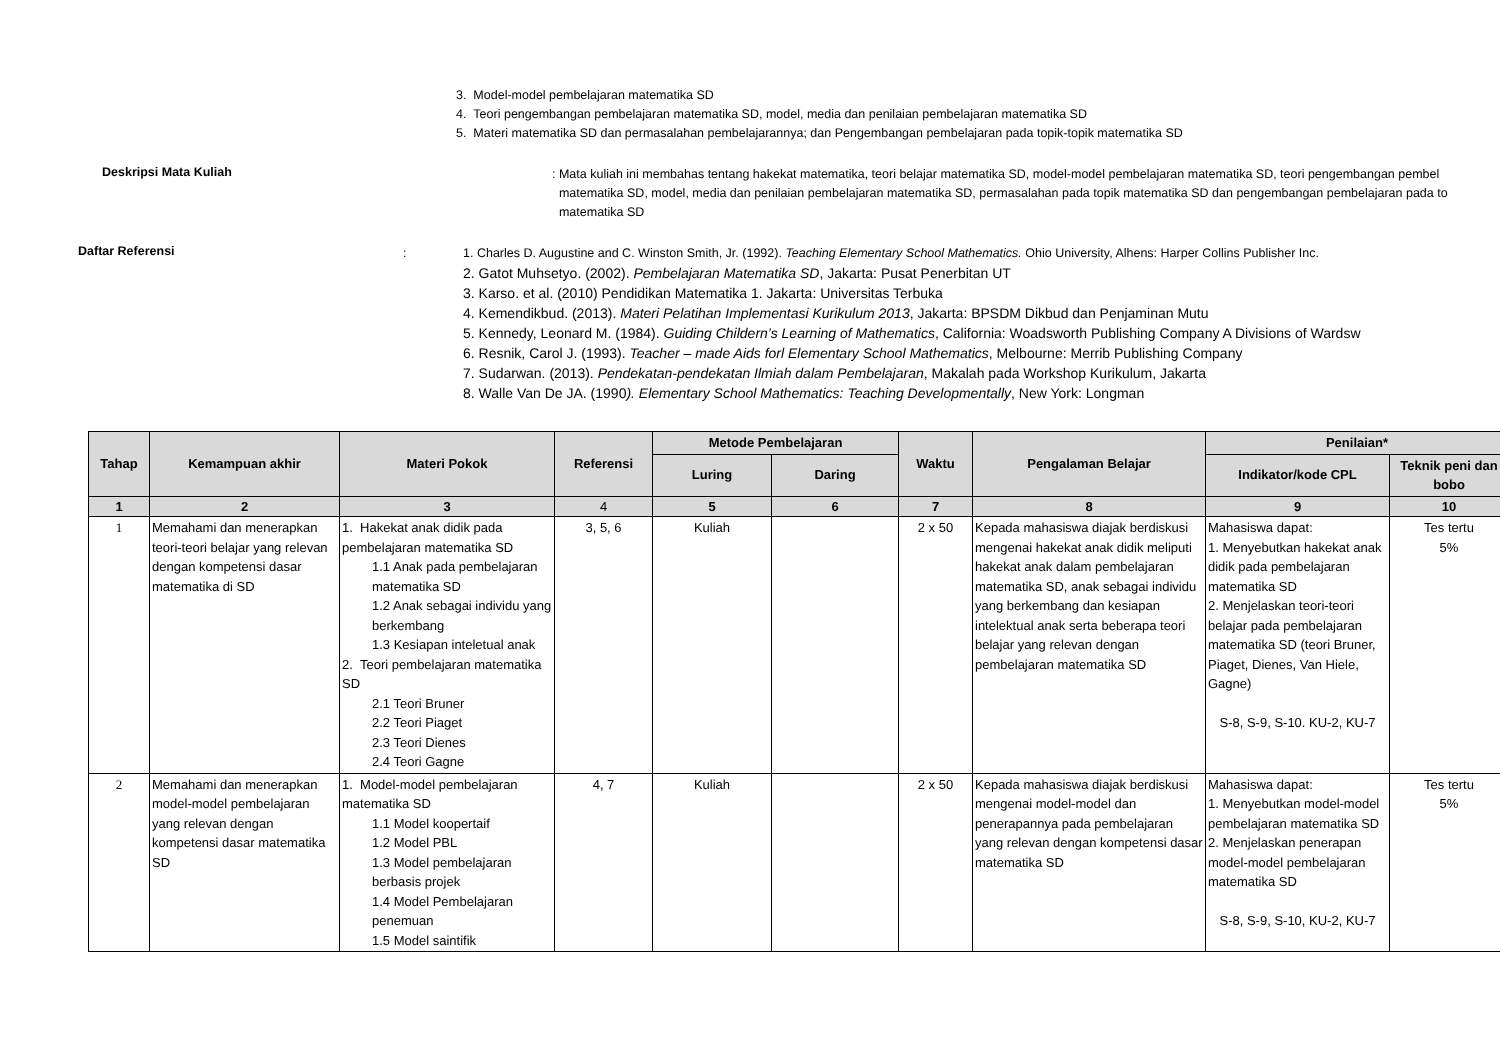3. Model-model pembelajaran matematika SD
4. Teori pengembangan pembelajaran matematika SD, model, media dan penilaian pembelajaran matematika SD
5. Materi matematika SD dan permasalahan pembelajarannya; dan Pengembangan pembelajaran pada topik-topik matematika SD
Deskripsi Mata Kuliah
: Mata kuliah ini membahas tentang hakekat matematika, teori belajar matematika SD, model-model pembelajaran matematika SD, teori pengembangan pembel
matematika SD, model, media dan penilaian pembelajaran matematika SD, permasalahan pada topik matematika SD dan pengembangan pembelajaran pada to
matematika SD
Daftar Referensi
: 1. Charles D. Augustine and C. Winston Smith, Jr. (1992). Teaching Elementary School Mathematics. Ohio University, Alhens: Harper Collins Publisher Inc.
2. Gatot Muhsetyo. (2002). Pembelajaran Matematika SD, Jakarta: Pusat Penerbitan UT
3. Karso. et al. (2010) Pendidikan Matematika 1. Jakarta: Universitas Terbuka
4. Kemendikbud. (2013). Materi Pelatihan Implementasi Kurikulum 2013, Jakarta: BPSDM Dikbud dan Penjaminan Mutu
5. Kennedy, Leonard M. (1984). Guiding Childern’s Learning of Mathematics, California: Woadsworth Publishing Company A Divisions of Wardsw
6. Resnik, Carol J. (1993). Teacher – made Aids forl Elementary School Mathematics, Melbourne: Merrib Publishing Company
7. Sudarwan. (2013). Pendekatan-pendekatan Ilmiah dalam Pembelajaran, Makalah pada Workshop Kurikulum, Jakarta
8. Walle Van De JA. (1990). Elementary School Mathematics: Teaching Developmentally, New York: Longman
| Tahap | Kemampuan akhir | Materi Pokok | Referensi | Metode Pembelajaran | | Waktu | Pengalaman Belajar | Penilaian* | |
| --- | --- | --- | --- | --- | --- | --- | --- | --- | --- |
| | | | | Luring | Daring | | | Indikator/kode CPL | Teknik peni dan bobo |
| 1 | 2 | 3 | 4 | 5 | 6 | 7 | 8 | 9 | 10 |
| 1 | Memahami dan menerapkan teori-teori belajar yang relevan dengan kompetensi dasar matematika di SD | 1. Hakekat anak didik pada pembelajaran matematika SD 1.1 Anak pada pembelajaran matematika SD 1.2 Anak sebagai individu yang berkembang 1.3 Kesiapan inteletual anak 2. Teori pembelajaran matematika SD 2.1 Teori Bruner 2.2 Teori Piaget 2.3 Teori Dienes 2.4 Teori Gagne | 3, 5, 6 | Kuliah | | 2 x 50 | Kepada mahasiswa diajak berdiskusi mengenai hakekat anak didik meliputi hakekat anak dalam pembelajaran matematika SD, anak sebagai individu yang berkembang dan kesiapan intelektual anak serta beberapa teori belajar yang relevan dengan pembelajaran matematika SD | Mahasiswa dapat: 1. Menyebutkan hakekat anak didik pada pembelajaran matematika SD 2. Menjelaskan teori-teori belajar pada pembelajaran matematika SD (teori Bruner, Piaget, Dienes, Van Hiele, Gagne) S-8, S-9, S-10. KU-2, KU-7 | Tes tertu 5% |
| 2 | Memahami dan menerapkan model-model pembelajaran yang relevan dengan kompetensi dasar matematika SD | 1. Model-model pembelajaran matematika SD 1.1 Model koopertaif 1.2 Model PBL 1.3 Model pembelajaran berbasis projek 1.4 Model Pembelajaran penemuan 1.5 Model saintifik | 4, 7 | Kuliah | | 2 x 50 | Kepada mahasiswa diajak berdiskusi mengenai model-model dan penerapannya pada pembelajaran yang relevan dengan kompetensi dasar matematika SD | Mahasiswa dapat: 1. Menyebutkan model-model pembelajaran matematika SD 2. Menjelaskan penerapan model-model pembelajaran matematika SD S-8, S-9, S-10, KU-2, KU-7 | Tes tertu 5% |